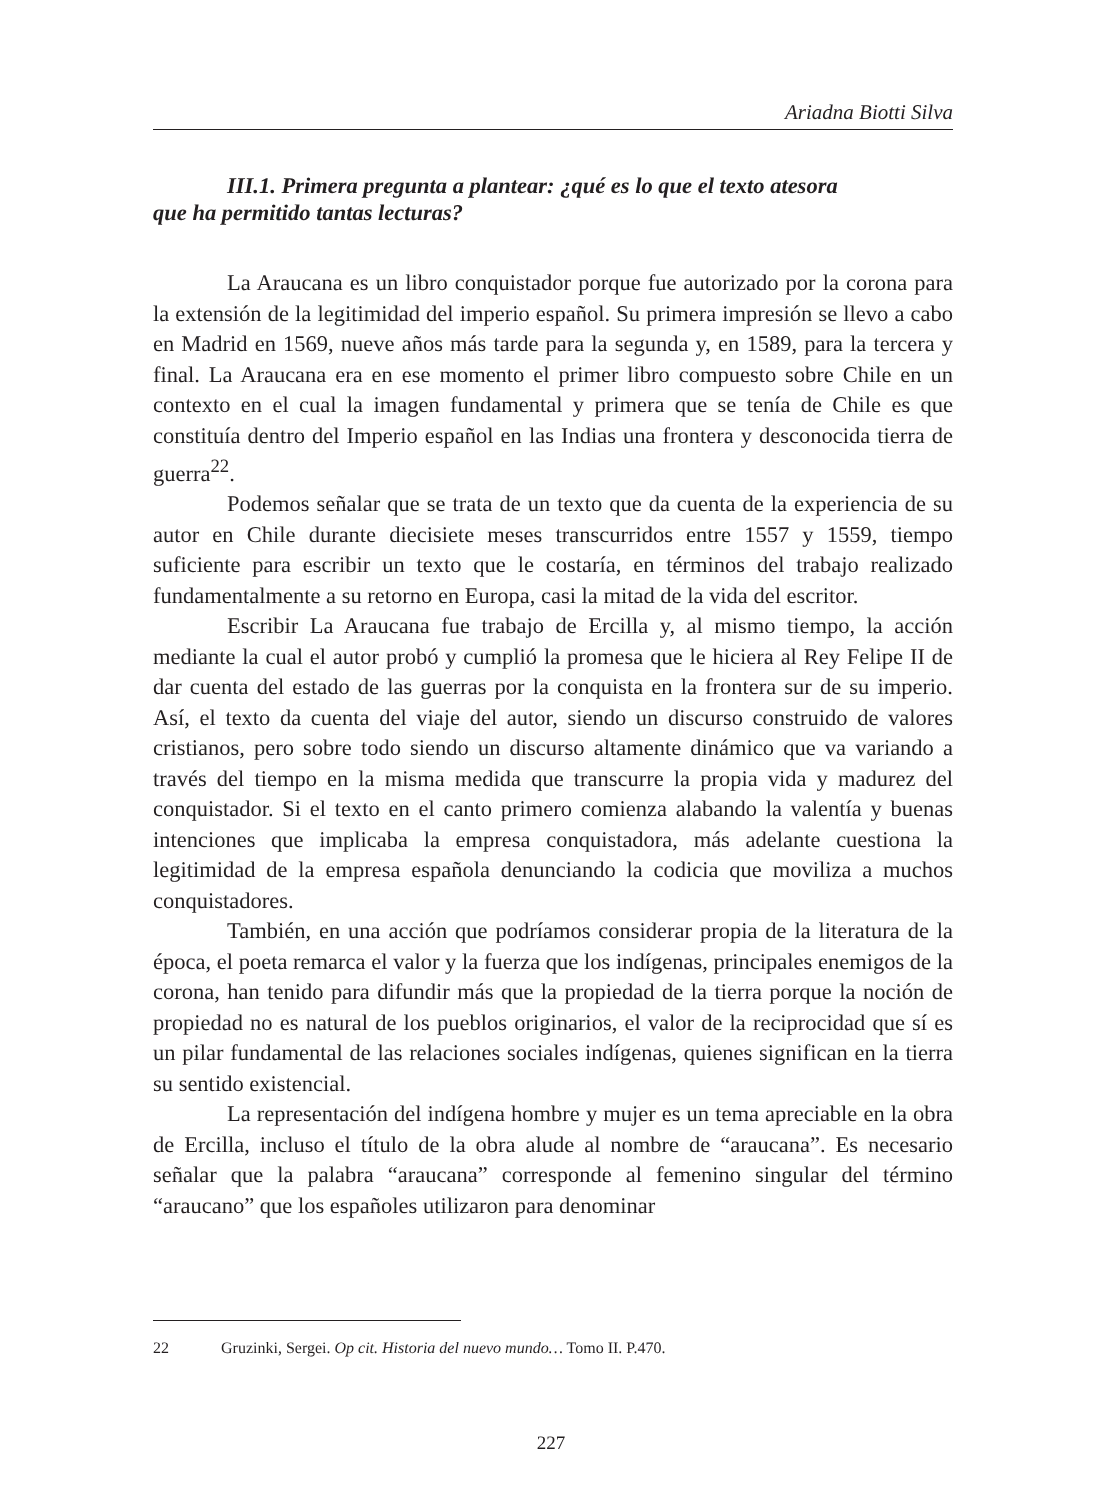Ariadna Biotti Silva
III.1. Primera pregunta a plantear: ¿qué es lo que el texto atesora
que ha permitido tantas lecturas?
La Araucana es un libro conquistador porque fue autorizado por la corona para la extensión de la legitimidad del imperio español. Su primera impresión se llevo a cabo en Madrid en 1569, nueve años más tarde para la segunda y, en 1589, para la tercera y final. La Araucana era en ese momento el primer libro compuesto sobre Chile en un contexto en el cual la imagen fundamental y primera que se tenía de Chile es que constituía dentro del Imperio español en las Indias una frontera y desconocida tierra de guerra<sup>22</sup>.
Podemos señalar que se trata de un texto que da cuenta de la experiencia de su autor en Chile durante diecisiete meses transcurridos entre 1557 y 1559, tiempo suficiente para escribir un texto que le costaría, en términos del trabajo realizado fundamentalmente a su retorno en Europa, casi la mitad de la vida del escritor.
Escribir La Araucana fue trabajo de Ercilla y, al mismo tiempo, la acción mediante la cual el autor probó y cumplió la promesa que le hiciera al Rey Felipe II de dar cuenta del estado de las guerras por la conquista en la frontera sur de su imperio. Así, el texto da cuenta del viaje del autor, siendo un discurso construido de valores cristianos, pero sobre todo siendo un discurso altamente dinámico que va variando a través del tiempo en la misma medida que transcurre la propia vida y madurez del conquistador. Si el texto en el canto primero comienza alabando la valentía y buenas intenciones que implicaba la empresa conquistadora, más adelante cuestiona la legitimidad de la empresa española denunciando la codicia que moviliza a muchos conquistadores.
También, en una acción que podríamos considerar propia de la literatura de la época, el poeta remarca el valor y la fuerza que los indígenas, principales enemigos de la corona, han tenido para difundir más que la propiedad de la tierra porque la noción de propiedad no es natural de los pueblos originarios, el valor de la reciprocidad que sí es un pilar fundamental de las relaciones sociales indígenas, quienes significan en la tierra su sentido existencial.
La representación del indígena hombre y mujer es un tema apreciable en la obra de Ercilla, incluso el título de la obra alude al nombre de “araucana”. Es necesario señalar que la palabra “araucana” corresponde al femenino singular del término “araucano” que los españoles utilizaron para denominar
22 Gruzinki, Sergei. Op cit. Historia del nuevo mundo… Tomo II. P.470.
227